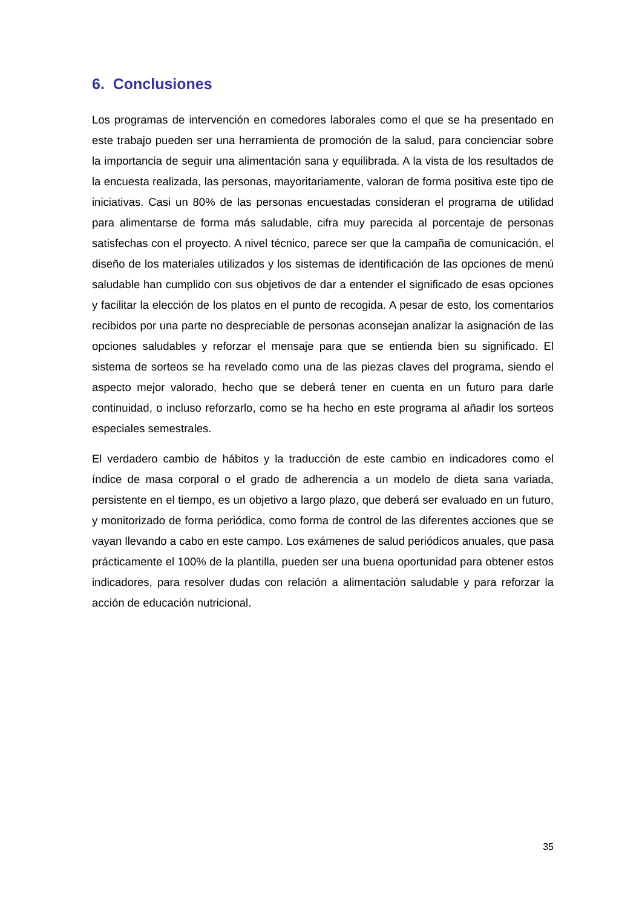6. Conclusiones
Los programas de intervención en comedores laborales como el que se ha presentado en este trabajo pueden ser una herramienta de promoción de la salud, para concienciar sobre la importancia de seguir una alimentación sana y equilibrada. A la vista de los resultados de la encuesta realizada, las personas, mayoritariamente, valoran de forma positiva este tipo de iniciativas. Casi un 80% de las personas encuestadas consideran el programa de utilidad para alimentarse de forma más saludable, cifra muy parecida al porcentaje de personas satisfechas con el proyecto. A nivel técnico, parece ser que la campaña de comunicación, el diseño de los materiales utilizados y los sistemas de identificación de las opciones de menú saludable han cumplido con sus objetivos de dar a entender el significado de esas opciones y facilitar la elección de los platos en el punto de recogida. A pesar de esto, los comentarios recibidos por una parte no despreciable de personas aconsejan analizar la asignación de las opciones saludables y reforzar el mensaje para que se entienda bien su significado. El sistema de sorteos se ha revelado como una de las piezas claves del programa, siendo el aspecto mejor valorado, hecho que se deberá tener en cuenta en un futuro para darle continuidad, o incluso reforzarlo, como se ha hecho en este programa al añadir los sorteos especiales semestrales.
El verdadero cambio de hábitos y la traducción de este cambio en indicadores como el índice de masa corporal o el grado de adherencia a un modelo de dieta sana variada, persistente en el tiempo, es un objetivo a largo plazo, que deberá ser evaluado en un futuro, y monitorizado de forma periódica, como forma de control de las diferentes acciones que se vayan llevando a cabo en este campo. Los exámenes de salud periódicos anuales, que pasa prácticamente el 100% de la plantilla, pueden ser una buena oportunidad para obtener estos indicadores, para resolver dudas con relación a alimentación saludable y para reforzar la acción de educación nutricional.
35